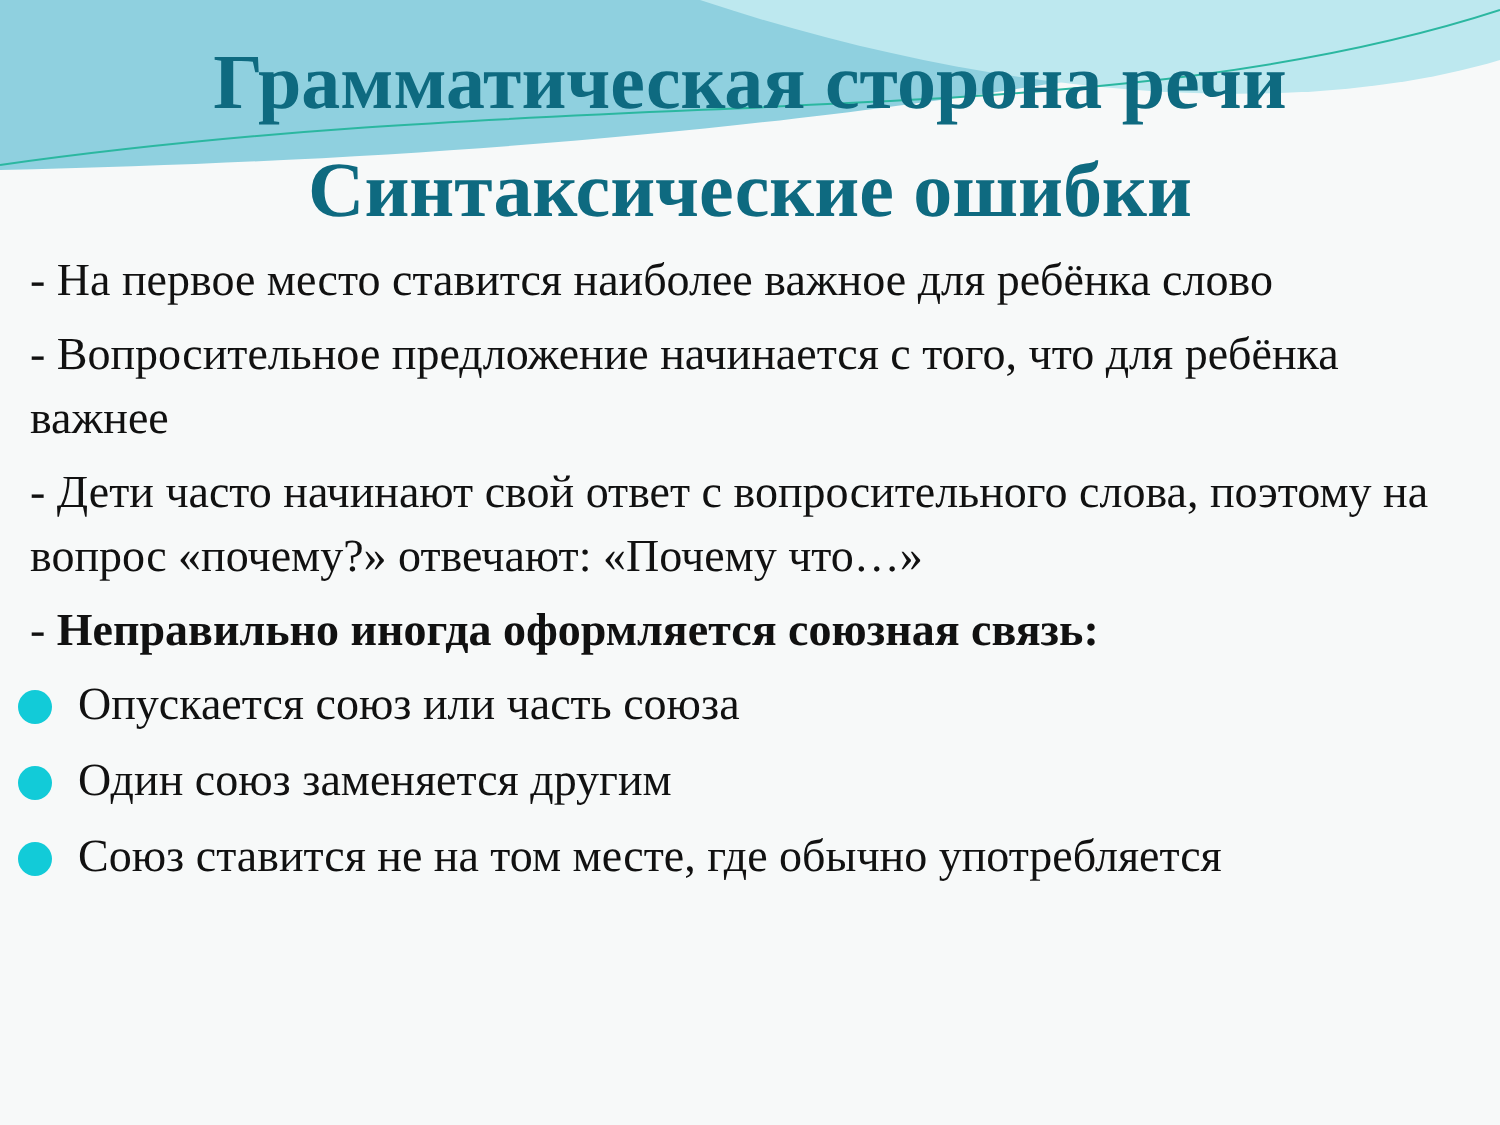Грамматическая сторона речи
Синтаксические ошибки
- На первое место ставится наиболее важное для ребёнка слово
- Вопросительное предложение начинается с того, что для ребёнка важнее
- Дети часто начинают свой ответ с вопросительного слова, поэтому на вопрос «почему?» отвечают: «Почему что…»
- Неправильно иногда оформляется союзная связь:
Опускается союз или часть союза
Один союз заменяется другим
Союз ставится не на том месте, где обычно употребляется